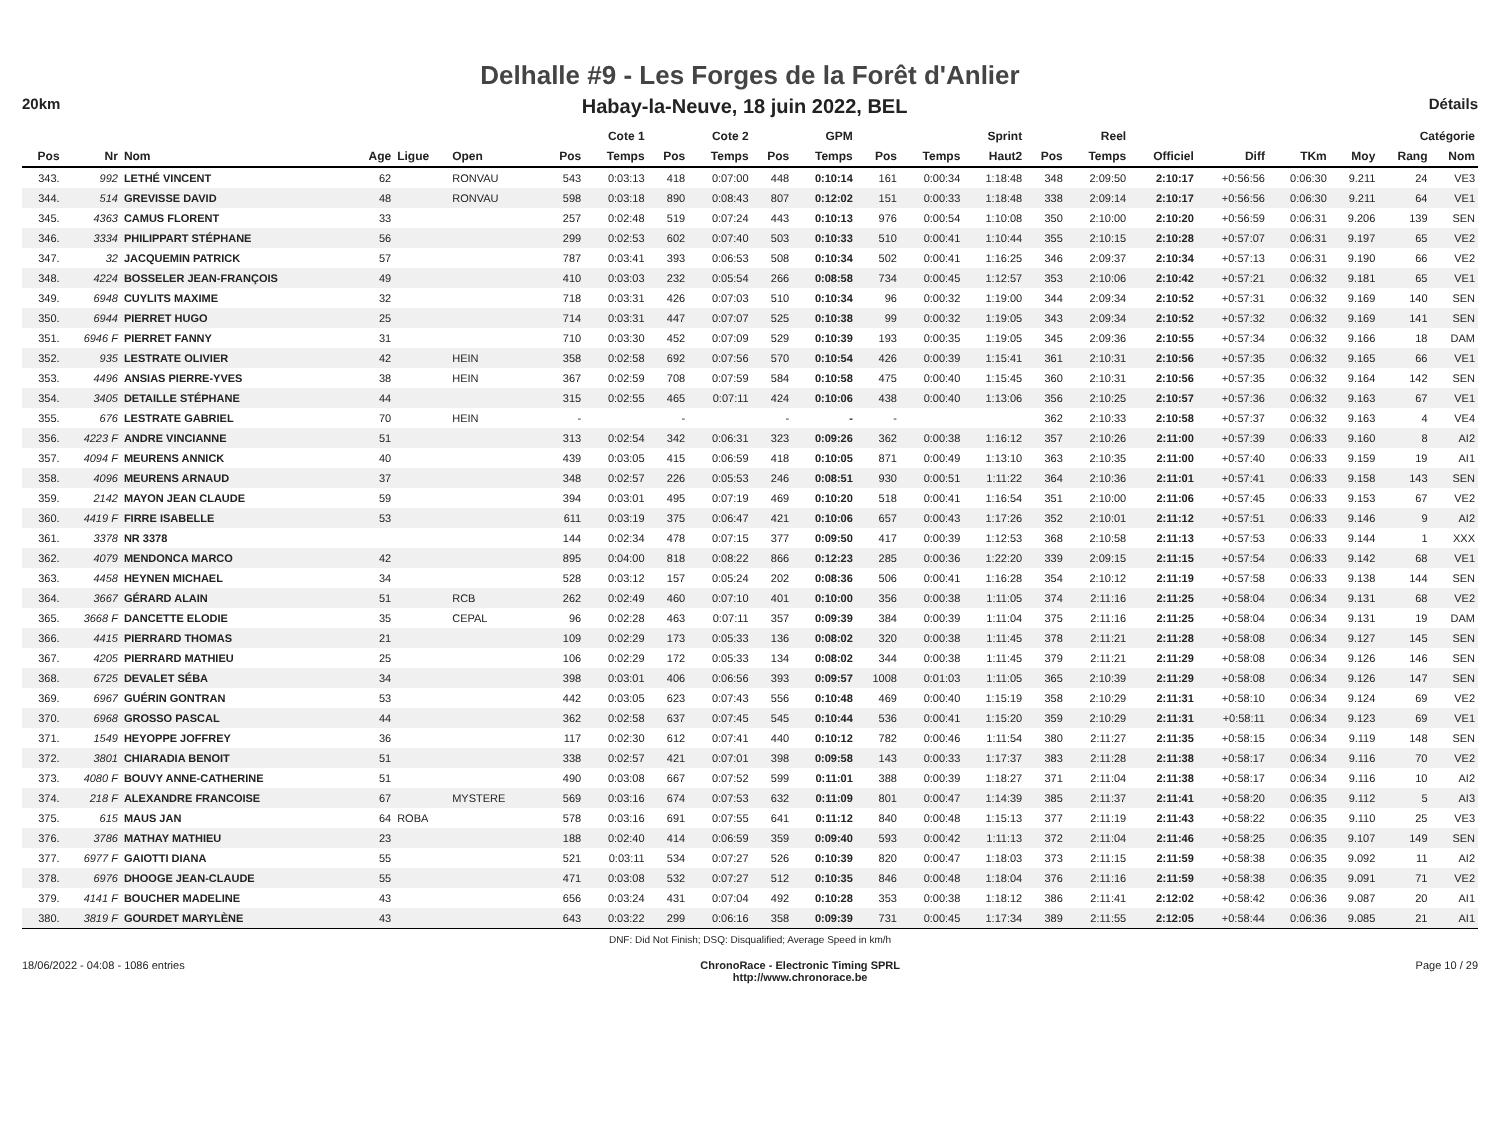Delhalle #9 - Les Forges de la Forêt d'Anlier
20km Habay-la-Neuve, 18 juin 2022, BEL Détails
| | | | | | | | Cote 1 | | Cote 2 | | GPM | | Sprint | | | Reel | | | | | | Catégorie | |
| --- | --- | --- | --- | --- | --- | --- | --- | --- | --- | --- | --- | --- | --- | --- | --- | --- | --- | --- | --- | --- | --- | --- | --- |
| Pos | Nr | Nom | Age | Ligue | Open | | Pos | Temps | Pos | Temps | Pos | Temps | Pos | Temps | Haut2 | Pos | Temps | Officiel | Diff | TKm | Moy | Rang | Nom |
| 343. | 992 | LETHÉ VINCENT | 62 | | RONVAU | | 543 | 0:03:13 | 418 | 0:07:00 | 448 | 0:10:14 | 161 | 0:00:34 | 1:18:48 | 348 | 2:09:50 | 2:10:17 | +0:56:56 | 0:06:30 | 9.211 | 24 | VE3 |
| 344. | 514 | GREVISSE DAVID | 48 | | RONVAU | | 598 | 0:03:18 | 890 | 0:08:43 | 807 | 0:12:02 | 151 | 0:00:33 | 1:18:48 | 338 | 2:09:14 | 2:10:17 | +0:56:56 | 0:06:30 | 9.211 | 64 | VE1 |
| 345. | 4363 | CAMUS FLORENT | 33 | | | | 257 | 0:02:48 | 519 | 0:07:24 | 443 | 0:10:13 | 976 | 0:00:54 | 1:10:08 | 350 | 2:10:00 | 2:10:20 | +0:56:59 | 0:06:31 | 9.206 | 139 | SEN |
| 346. | 3334 | PHILIPPART STÉPHANE | 56 | | | | 299 | 0:02:53 | 602 | 0:07:40 | 503 | 0:10:33 | 510 | 0:00:41 | 1:10:44 | 355 | 2:10:15 | 2:10:28 | +0:57:07 | 0:06:31 | 9.197 | 65 | VE2 |
| 347. | 32 | JACQUEMIN PATRICK | 57 | | | | 787 | 0:03:41 | 393 | 0:06:53 | 508 | 0:10:34 | 502 | 0:00:41 | 1:16:25 | 346 | 2:09:37 | 2:10:34 | +0:57:13 | 0:06:31 | 9.190 | 66 | VE2 |
| 348. | 4224 | BOSSELER JEAN-FRANÇOIS | 49 | | | | 410 | 0:03:03 | 232 | 0:05:54 | 266 | 0:08:58 | 734 | 0:00:45 | 1:12:57 | 353 | 2:10:06 | 2:10:42 | +0:57:21 | 0:06:32 | 9.181 | 65 | VE1 |
| 349. | 6948 | CUYLITS MAXIME | 32 | | | | 718 | 0:03:31 | 426 | 0:07:03 | 510 | 0:10:34 | 96 | 0:00:32 | 1:19:00 | 344 | 2:09:34 | 2:10:52 | +0:57:31 | 0:06:32 | 9.169 | 140 | SEN |
| 350. | 6944 | PIERRET HUGO | 25 | | | | 714 | 0:03:31 | 447 | 0:07:07 | 525 | 0:10:38 | 99 | 0:00:32 | 1:19:05 | 343 | 2:09:34 | 2:10:52 | +0:57:32 | 0:06:32 | 9.169 | 141 | SEN |
| 351. | 6946 F | PIERRET FANNY | 31 | | | | 710 | 0:03:30 | 452 | 0:07:09 | 529 | 0:10:39 | 193 | 0:00:35 | 1:19:05 | 345 | 2:09:36 | 2:10:55 | +0:57:34 | 0:06:32 | 9.166 | 18 | DAM |
| 352. | 935 | LESTRATE OLIVIER | 42 | | HEIN | | 358 | 0:02:58 | 692 | 0:07:56 | 570 | 0:10:54 | 426 | 0:00:39 | 1:15:41 | 361 | 2:10:31 | 2:10:56 | +0:57:35 | 0:06:32 | 9.165 | 66 | VE1 |
| 353. | 4496 | ANSIAS PIERRE-YVES | 38 | | HEIN | | 367 | 0:02:59 | 708 | 0:07:59 | 584 | 0:10:58 | 475 | 0:00:40 | 1:15:45 | 360 | 2:10:31 | 2:10:56 | +0:57:35 | 0:06:32 | 9.164 | 142 | SEN |
| 354. | 3405 | DETAILLE STÉPHANE | 44 | | | | 315 | 0:02:55 | 465 | 0:07:11 | 424 | 0:10:06 | 438 | 0:00:40 | 1:13:06 | 356 | 2:10:25 | 2:10:57 | +0:57:36 | 0:06:32 | 9.163 | 67 | VE1 |
| 355. | 676 | LESTRATE GABRIEL | 70 | | HEIN | | - | | - | | - | - | - | | | 362 | 2:10:33 | 2:10:58 | +0:57:37 | 0:06:32 | 9.163 | 4 | VE4 |
| 356. | 4223 F | ANDRE VINCIANNE | 51 | | | | 313 | 0:02:54 | 342 | 0:06:31 | 323 | 0:09:26 | 362 | 0:00:38 | 1:16:12 | 357 | 2:10:26 | 2:11:00 | +0:57:39 | 0:06:33 | 9.160 | 8 | AI2 |
| 357. | 4094 F | MEURENS ANNICK | 40 | | | | 439 | 0:03:05 | 415 | 0:06:59 | 418 | 0:10:05 | 871 | 0:00:49 | 1:13:10 | 363 | 2:10:35 | 2:11:00 | +0:57:40 | 0:06:33 | 9.159 | 19 | AI1 |
| 358. | 4096 | MEURENS ARNAUD | 37 | | | | 348 | 0:02:57 | 226 | 0:05:53 | 246 | 0:08:51 | 930 | 0:00:51 | 1:11:22 | 364 | 2:10:36 | 2:11:01 | +0:57:41 | 0:06:33 | 9.158 | 143 | SEN |
| 359. | 2142 | MAYON JEAN CLAUDE | 59 | | | | 394 | 0:03:01 | 495 | 0:07:19 | 469 | 0:10:20 | 518 | 0:00:41 | 1:16:54 | 351 | 2:10:00 | 2:11:06 | +0:57:45 | 0:06:33 | 9.153 | 67 | VE2 |
| 360. | 4419 F | FIRRE ISABELLE | 53 | | | | 611 | 0:03:19 | 375 | 0:06:47 | 421 | 0:10:06 | 657 | 0:00:43 | 1:17:26 | 352 | 2:10:01 | 2:11:12 | +0:57:51 | 0:06:33 | 9.146 | 9 | AI2 |
| 361. | 3378 | NR 3378 | | | | | 144 | 0:02:34 | 478 | 0:07:15 | 377 | 0:09:50 | 417 | 0:00:39 | 1:12:53 | 368 | 2:10:58 | 2:11:13 | +0:57:53 | 0:06:33 | 9.144 | 1 | XXX |
| 362. | 4079 | MENDONCA MARCO | 42 | | | | 895 | 0:04:00 | 818 | 0:08:22 | 866 | 0:12:23 | 285 | 0:00:36 | 1:22:20 | 339 | 2:09:15 | 2:11:15 | +0:57:54 | 0:06:33 | 9.142 | 68 | VE1 |
| 363. | 4458 | HEYNEN MICHAEL | 34 | | | | 528 | 0:03:12 | 157 | 0:05:24 | 202 | 0:08:36 | 506 | 0:00:41 | 1:16:28 | 354 | 2:10:12 | 2:11:19 | +0:57:58 | 0:06:33 | 9.138 | 144 | SEN |
| 364. | 3667 | GÉRARD ALAIN | 51 | | RCB | | 262 | 0:02:49 | 460 | 0:07:10 | 401 | 0:10:00 | 356 | 0:00:38 | 1:11:05 | 374 | 2:11:16 | 2:11:25 | +0:58:04 | 0:06:34 | 9.131 | 68 | VE2 |
| 365. | 3668 F | DANCETTE ELODIE | 35 | | CEPAL | | 96 | 0:02:28 | 463 | 0:07:11 | 357 | 0:09:39 | 384 | 0:00:39 | 1:11:04 | 375 | 2:11:16 | 2:11:25 | +0:58:04 | 0:06:34 | 9.131 | 19 | DAM |
| 366. | 4415 | PIERRARD THOMAS | 21 | | | | 109 | 0:02:29 | 173 | 0:05:33 | 136 | 0:08:02 | 320 | 0:00:38 | 1:11:45 | 378 | 2:11:21 | 2:11:28 | +0:58:08 | 0:06:34 | 9.127 | 145 | SEN |
| 367. | 4205 | PIERRARD MATHIEU | 25 | | | | 106 | 0:02:29 | 172 | 0:05:33 | 134 | 0:08:02 | 344 | 0:00:38 | 1:11:45 | 379 | 2:11:21 | 2:11:29 | +0:58:08 | 0:06:34 | 9.126 | 146 | SEN |
| 368. | 6725 | DEVALET SÉBA | 34 | | | | 398 | 0:03:01 | 406 | 0:06:56 | 393 | 0:09:57 | 1008 | 0:01:03 | 1:11:05 | 365 | 2:10:39 | 2:11:29 | +0:58:08 | 0:06:34 | 9.126 | 147 | SEN |
| 369. | 6967 | GUÉRIN GONTRAN | 53 | | | | 442 | 0:03:05 | 623 | 0:07:43 | 556 | 0:10:48 | 469 | 0:00:40 | 1:15:19 | 358 | 2:10:29 | 2:11:31 | +0:58:10 | 0:06:34 | 9.124 | 69 | VE2 |
| 370. | 6968 | GROSSO PASCAL | 44 | | | | 362 | 0:02:58 | 637 | 0:07:45 | 545 | 0:10:44 | 536 | 0:00:41 | 1:15:20 | 359 | 2:10:29 | 2:11:31 | +0:58:11 | 0:06:34 | 9.123 | 69 | VE1 |
| 371. | 1549 | HEYOPPE JOFFREY | 36 | | | | 117 | 0:02:30 | 612 | 0:07:41 | 440 | 0:10:12 | 782 | 0:00:46 | 1:11:54 | 380 | 2:11:27 | 2:11:35 | +0:58:15 | 0:06:34 | 9.119 | 148 | SEN |
| 372. | 3801 | CHIARADIA BENOIT | 51 | | | | 338 | 0:02:57 | 421 | 0:07:01 | 398 | 0:09:58 | 143 | 0:00:33 | 1:17:37 | 383 | 2:11:28 | 2:11:38 | +0:58:17 | 0:06:34 | 9.116 | 70 | VE2 |
| 373. | 4080 F | BOUVY ANNE-CATHERINE | 51 | | | | 490 | 0:03:08 | 667 | 0:07:52 | 599 | 0:11:01 | 388 | 0:00:39 | 1:18:27 | 371 | 2:11:04 | 2:11:38 | +0:58:17 | 0:06:34 | 9.116 | 10 | AI2 |
| 374. | 218 F | ALEXANDRE FRANCOISE | 67 | | MYSTERE | | 569 | 0:03:16 | 674 | 0:07:53 | 632 | 0:11:09 | 801 | 0:00:47 | 1:14:39 | 385 | 2:11:37 | 2:11:41 | +0:58:20 | 0:06:35 | 9.112 | 5 | AI3 |
| 375. | 615 | MAUS JAN | 64 | ROBA | | | 578 | 0:03:16 | 691 | 0:07:55 | 641 | 0:11:12 | 840 | 0:00:48 | 1:15:13 | 377 | 2:11:19 | 2:11:43 | +0:58:22 | 0:06:35 | 9.110 | 25 | VE3 |
| 376. | 3786 | MATHAY MATHIEU | 23 | | | | 188 | 0:02:40 | 414 | 0:06:59 | 359 | 0:09:40 | 593 | 0:00:42 | 1:11:13 | 372 | 2:11:04 | 2:11:46 | +0:58:25 | 0:06:35 | 9.107 | 149 | SEN |
| 377. | 6977 F | GAIOTTI DIANA | 55 | | | | 521 | 0:03:11 | 534 | 0:07:27 | 526 | 0:10:39 | 820 | 0:00:47 | 1:18:03 | 373 | 2:11:15 | 2:11:59 | +0:58:38 | 0:06:35 | 9.092 | 11 | AI2 |
| 378. | 6976 | DHOOGE JEAN-CLAUDE | 55 | | | | 471 | 0:03:08 | 532 | 0:07:27 | 512 | 0:10:35 | 846 | 0:00:48 | 1:18:04 | 376 | 2:11:16 | 2:11:59 | +0:58:38 | 0:06:35 | 9.091 | 71 | VE2 |
| 379. | 4141 F | BOUCHER MADELINE | 43 | | | | 656 | 0:03:24 | 431 | 0:07:04 | 492 | 0:10:28 | 353 | 0:00:38 | 1:18:12 | 386 | 2:11:41 | 2:12:02 | +0:58:42 | 0:06:36 | 9.087 | 20 | AI1 |
| 380. | 3819 F | GOURDET MARYLÈNE | 43 | | | | 643 | 0:03:22 | 299 | 0:06:16 | 358 | 0:09:39 | 731 | 0:00:45 | 1:17:34 | 389 | 2:11:55 | 2:12:05 | +0:58:44 | 0:06:36 | 9.085 | 21 | AI1 |
| DNF: Did Not Finish; DSQ: Disqualified; Average Speed in km/h | | | | | | | | | | | | | | | | | | | | | | | |
18/06/2022 - 04:08 - 1086 entries ChronoRace - Electronic Timing SPRL
http://www.chronorace.be Page 10 / 29